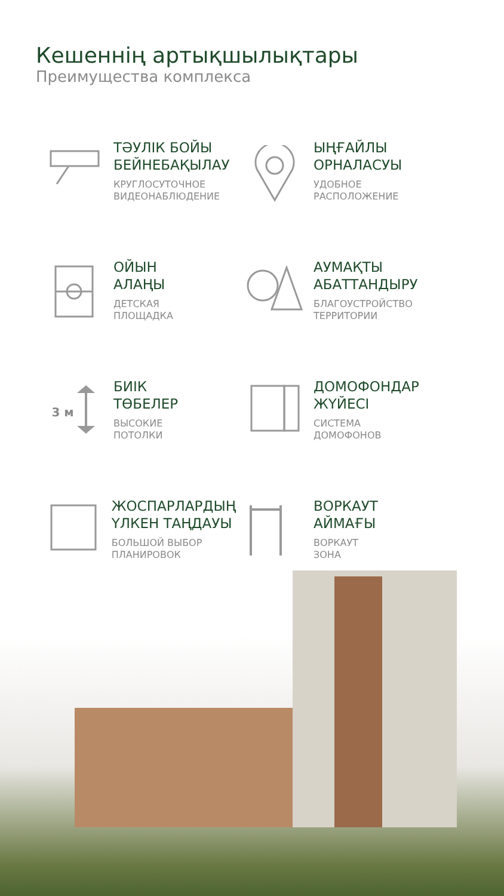Кешеннің артықшылықтары
Преимущества комплекса
ТӘУЛІК БОЙЫ
БЕЙНЕБАҚЫЛАУ
КРУГЛОСУТОЧНОЕ
ВИДЕОНАБЛЮДЕНИЕ
ЫҢҒАЙЛЫ
ОРНАЛАСУЫ
УДОБНОЕ
РАСПОЛОЖЕНИЕ
ОЙЫН
АЛАҢЫ
ДЕТСКАЯ
ПЛОЩАДКА
АУМАҚТЫ
АБАТТАНДЫРУ
БЛАГОУСТРОЙСТВО
ТЕРРИТОРИИ
3 м
БИІК
ТӨБЕЛЕР
ВЫСОКИЕ
ПОТОЛКИ
ДОМОФОНДАР
ЖҮЙЕСІ
СИСТЕМА
ДОМОФОНОВ
ЖОСПАРЛАРДЫҢ
ҮЛКЕН ТАҢДАУЫ
БОЛЬШОЙ ВЫБОР
ПЛАНИРОВОК
ВОРКАУТ
АЙМАҒЫ
ВОРКАУТ
ЗОНА